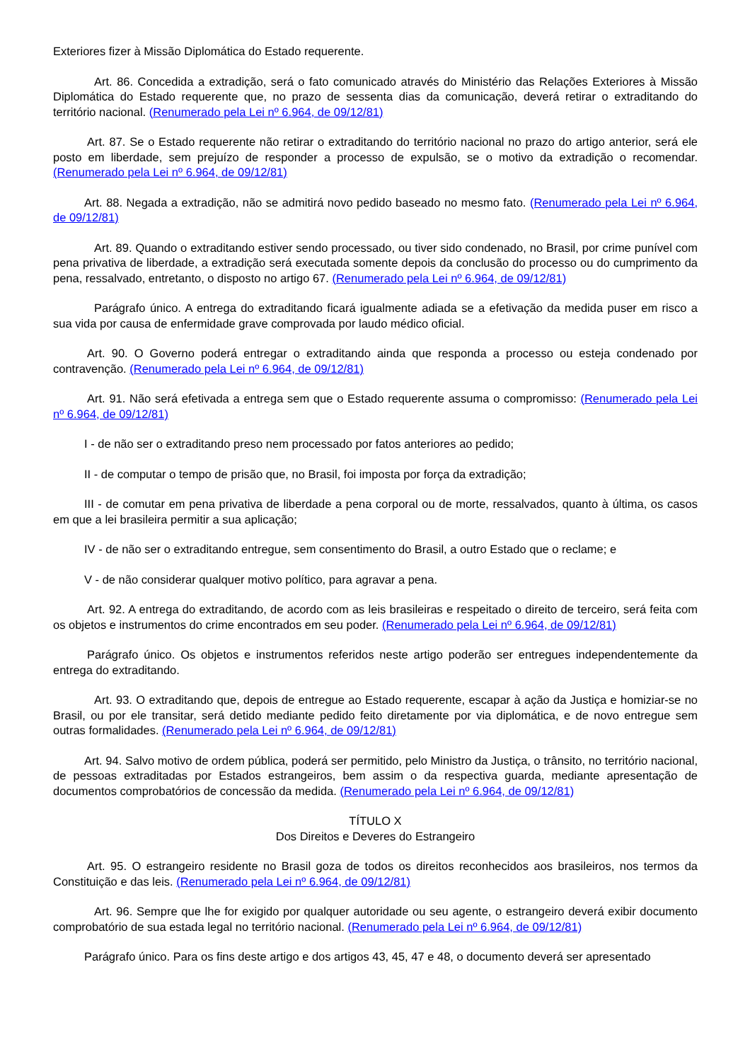Exteriores fizer à Missão Diplomática do Estado requerente.
Art. 86. Concedida a extradição, será o fato comunicado através do Ministério das Relações Exteriores à Missão Diplomática do Estado requerente que, no prazo de sessenta dias da comunicação, deverá retirar o extraditando do território nacional. (Renumerado pela Lei nº 6.964, de 09/12/81)
Art. 87. Se o Estado requerente não retirar o extraditando do território nacional no prazo do artigo anterior, será ele posto em liberdade, sem prejuízo de responder a processo de expulsão, se o motivo da extradição o recomendar. (Renumerado pela Lei nº 6.964, de 09/12/81)
Art. 88. Negada a extradição, não se admitirá novo pedido baseado no mesmo fato. (Renumerado pela Lei nº 6.964, de 09/12/81)
Art. 89. Quando o extraditando estiver sendo processado, ou tiver sido condenado, no Brasil, por crime punível com pena privativa de liberdade, a extradição será executada somente depois da conclusão do processo ou do cumprimento da pena, ressalvado, entretanto, o disposto no artigo 67. (Renumerado pela Lei nº 6.964, de 09/12/81)
Parágrafo único. A entrega do extraditando ficará igualmente adiada se a efetivação da medida puser em risco a sua vida por causa de enfermidade grave comprovada por laudo médico oficial.
Art. 90. O Governo poderá entregar o extraditando ainda que responda a processo ou esteja condenado por contravenção. (Renumerado pela Lei nº 6.964, de 09/12/81)
Art. 91. Não será efetivada a entrega sem que o Estado requerente assuma o compromisso: (Renumerado pela Lei nº 6.964, de 09/12/81)
I - de não ser o extraditando preso nem processado por fatos anteriores ao pedido;
II - de computar o tempo de prisão que, no Brasil, foi imposta por força da extradição;
III - de comutar em pena privativa de liberdade a pena corporal ou de morte, ressalvados, quanto à última, os casos em que a lei brasileira permitir a sua aplicação;
IV - de não ser o extraditando entregue, sem consentimento do Brasil, a outro Estado que o reclame; e
V - de não considerar qualquer motivo político, para agravar a pena.
Art. 92. A entrega do extraditando, de acordo com as leis brasileiras e respeitado o direito de terceiro, será feita com os objetos e instrumentos do crime encontrados em seu poder. (Renumerado pela Lei nº 6.964, de 09/12/81)
Parágrafo único. Os objetos e instrumentos referidos neste artigo poderão ser entregues independentemente da entrega do extraditando.
Art. 93. O extraditando que, depois de entregue ao Estado requerente, escapar à ação da Justiça e homiziar-se no Brasil, ou por ele transitar, será detido mediante pedido feito diretamente por via diplomática, e de novo entregue sem outras formalidades. (Renumerado pela Lei nº 6.964, de 09/12/81)
Art. 94. Salvo motivo de ordem pública, poderá ser permitido, pelo Ministro da Justiça, o trânsito, no território nacional, de pessoas extraditadas por Estados estrangeiros, bem assim o da respectiva guarda, mediante apresentação de documentos comprobatórios de concessão da medida. (Renumerado pela Lei nº 6.964, de 09/12/81)
TÍTULO X
Dos Direitos e Deveres do Estrangeiro
Art. 95. O estrangeiro residente no Brasil goza de todos os direitos reconhecidos aos brasileiros, nos termos da Constituição e das leis. (Renumerado pela Lei nº 6.964, de 09/12/81)
Art. 96. Sempre que lhe for exigido por qualquer autoridade ou seu agente, o estrangeiro deverá exibir documento comprobatório de sua estada legal no território nacional. (Renumerado pela Lei nº 6.964, de 09/12/81)
Parágrafo único. Para os fins deste artigo e dos artigos 43, 45, 47 e 48, o documento deverá ser apresentado